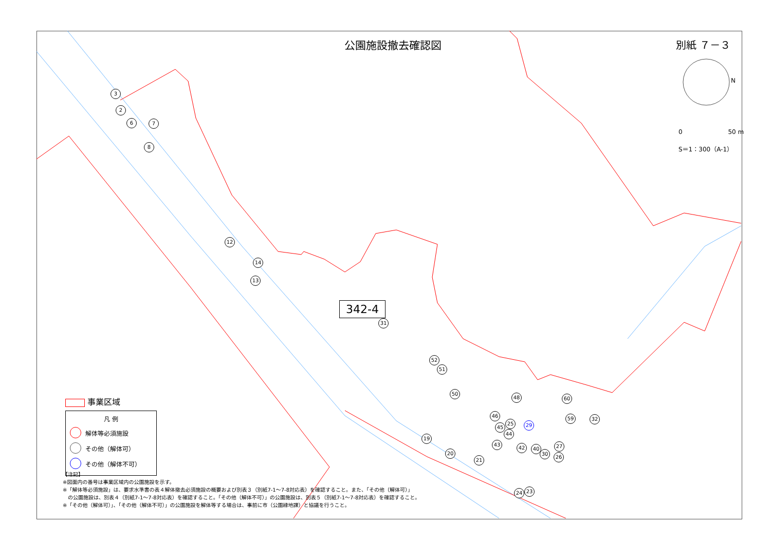公園施設撤去確認図 別紙 ７－３
0 50 m
S＝1：300（A-1）
N
342-4
3
2
6 7
8
12
14
13
31
52
51
50
48 60
46
25 29
59 32
45
44
43
42 40
30
27
26
19
20
21
24 23
事業区域
凡 例
解体等必須施設
その他（解体可）
その他（解体不可）
【注記】
※図面内の番号は事業区域内の公園施設を示す。
※「解体等必須施設」は、要求水準書の表４解体撤去必須施設の概要および別表３（別紙7-1～7-8対応表）を確認すること。また、「その他（解体可）」
　の公園施設は、別表４（別紙7-1～7-8対応表）を確認すること。「その他（解体不可）」の公園施設は、別表５（別紙7-1～7-8対応表）を確認すること。
※「その他（解体可）」、「その他（解体不可）」の公園施設を解体等する場合は、事前に市（公園緑地課）と協議を行うこと。